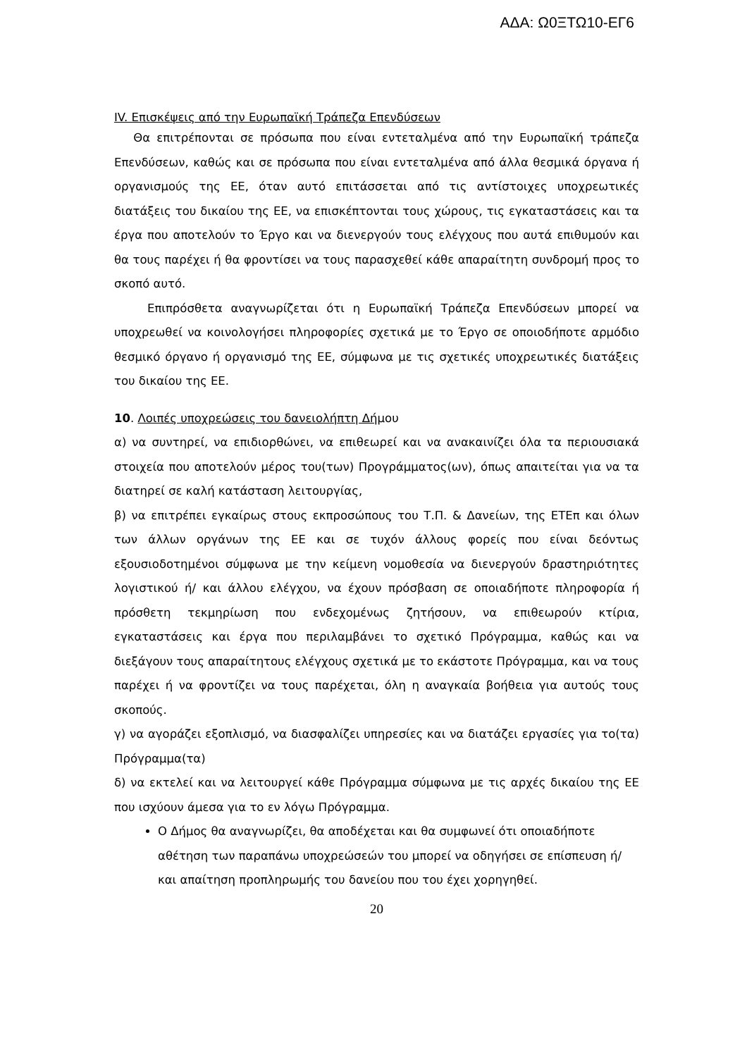ΑΔΑ: Ω0ΞΤΩ10-ΕΓ6
IV. Επισκέψεις από την Ευρωπαϊκή Τράπεζα Επενδύσεων
Θα επιτρέπονται σε πρόσωπα που είναι εντεταλμένα από την Ευρωπαϊκή τράπεζα Επενδύσεων, καθώς και σε πρόσωπα που είναι εντεταλμένα από άλλα θεσμικά όργανα ή οργανισμούς της ΕΕ, όταν αυτό επιτάσσεται από τις αντίστοιχες υποχρεωτικές διατάξεις του δικαίου της ΕΕ, να επισκέπτονται τους χώρους, τις εγκαταστάσεις και τα έργα που αποτελούν το Έργο και να διενεργούν τους ελέγχους που αυτά επιθυμούν και θα τους παρέχει ή θα φροντίσει να τους παρασχεθεί κάθε απαραίτητη συνδρομή προς το σκοπό αυτό.
Επιπρόσθετα αναγνωρίζεται ότι η Ευρωπαϊκή Τράπεζα Επενδύσεων μπορεί να υποχρεωθεί να κοινολογήσει πληροφορίες σχετικά με το Έργο σε οποιοδήποτε αρμόδιο θεσμικό όργανο ή οργανισμό της ΕΕ, σύμφωνα με τις σχετικές υποχρεωτικές διατάξεις του δικαίου της ΕΕ.
10. Λοιπές υποχρεώσεις του δανειολήπτη Δήμου
α) να συντηρεί, να επιδιορθώνει, να επιθεωρεί και να ανακαινίζει όλα τα περιουσιακά στοιχεία που αποτελούν μέρος του(των) Προγράμματος(ων), όπως απαιτείται για να τα διατηρεί σε καλή κατάσταση λειτουργίας,
β) να επιτρέπει εγκαίρως στους εκπροσώπους του Τ.Π. & Δανείων, της ΕΤΕπ και όλων των άλλων οργάνων της ΕΕ και σε τυχόν άλλους φορείς που είναι δεόντως εξουσιοδοτημένοι σύμφωνα με την κείμενη νομοθεσία να διενεργούν δραστηριότητες λογιστικού ή/ και άλλου ελέγχου, να έχουν πρόσβαση σε οποιαδήποτε πληροφορία ή πρόσθετη τεκμηρίωση που ενδεχομένως ζητήσουν, να επιθεωρούν κτίρια, εγκαταστάσεις και έργα που περιλαμβάνει το σχετικό Πρόγραμμα, καθώς και να διεξάγουν τους απαραίτητους ελέγχους σχετικά με το εκάστοτε Πρόγραμμα, και να τους παρέχει ή να φροντίζει να τους παρέχεται, όλη η αναγκαία βοήθεια για αυτούς τους σκοπούς.
γ) να αγοράζει εξοπλισμό, να διασφαλίζει υπηρεσίες και να διατάζει εργασίες για το(τα) Πρόγραμμα(τα)
δ) να εκτελεί και να λειτουργεί κάθε Πρόγραμμα σύμφωνα με τις αρχές δικαίου της ΕΕ που ισχύουν άμεσα για το εν λόγω Πρόγραμμα.
Ο Δήμος θα αναγνωρίζει, θα αποδέχεται και θα συμφωνεί ότι οποιαδήποτε αθέτηση των παραπάνω υποχρεώσεών του μπορεί να οδηγήσει σε επίσπευση ή/ και απαίτηση προπληρωμής του δανείου που του έχει χορηγηθεί.
20